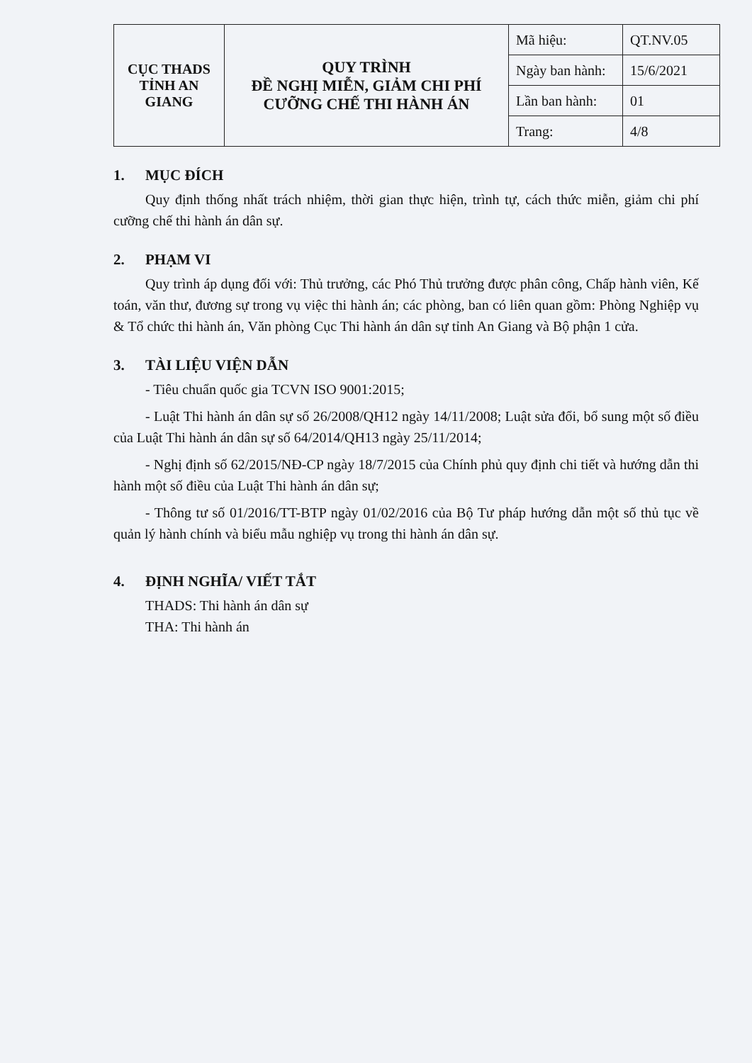| CỤC THADS TỈNH AN GIANG | QUY TRÌNH ĐỀ NGHỊ MIỄN, GIẢM CHI PHÍ CƯỠNG CHẾ THI HÀNH ÁN | Mã hiệu: | QT.NV.05 |
| | | Ngày ban hành: | 15/6/2021 |
| | | Lần ban hành: | 01 |
| | | Trang: | 4/8 |
1. MỤC ĐÍCH
Quy định thống nhất trách nhiệm, thời gian thực hiện, trình tự, cách thức miễn, giảm chi phí cưỡng chế thi hành án dân sự.
2. PHẠM VI
Quy trình áp dụng đối với: Thủ trưởng, các Phó Thủ trưởng được phân công, Chấp hành viên, Kế toán, văn thư, đương sự trong vụ việc thi hành án; các phòng, ban có liên quan gồm: Phòng Nghiệp vụ & Tổ chức thi hành án, Văn phòng Cục Thi hành án dân sự tỉnh An Giang và Bộ phận 1 cửa.
3. TÀI LIỆU VIỆN DẪN
- Tiêu chuẩn quốc gia TCVN ISO 9001:2015;
- Luật Thi hành án dân sự số 26/2008/QH12 ngày 14/11/2008; Luật sửa đổi, bổ sung một số điều của Luật Thi hành án dân sự số 64/2014/QH13 ngày 25/11/2014;
- Nghị định số 62/2015/NĐ-CP ngày 18/7/2015 của Chính phủ quy định chi tiết và hướng dẫn thi hành một số điều của Luật Thi hành án dân sự;
- Thông tư số 01/2016/TT-BTP ngày 01/02/2016 của Bộ Tư pháp hướng dẫn một số thủ tục về quản lý hành chính và biểu mẫu nghiệp vụ trong thi hành án dân sự.
4. ĐỊNH NGHĨA/ VIẾT TẮT
THADS: Thi hành án dân sự
THA: Thi hành án